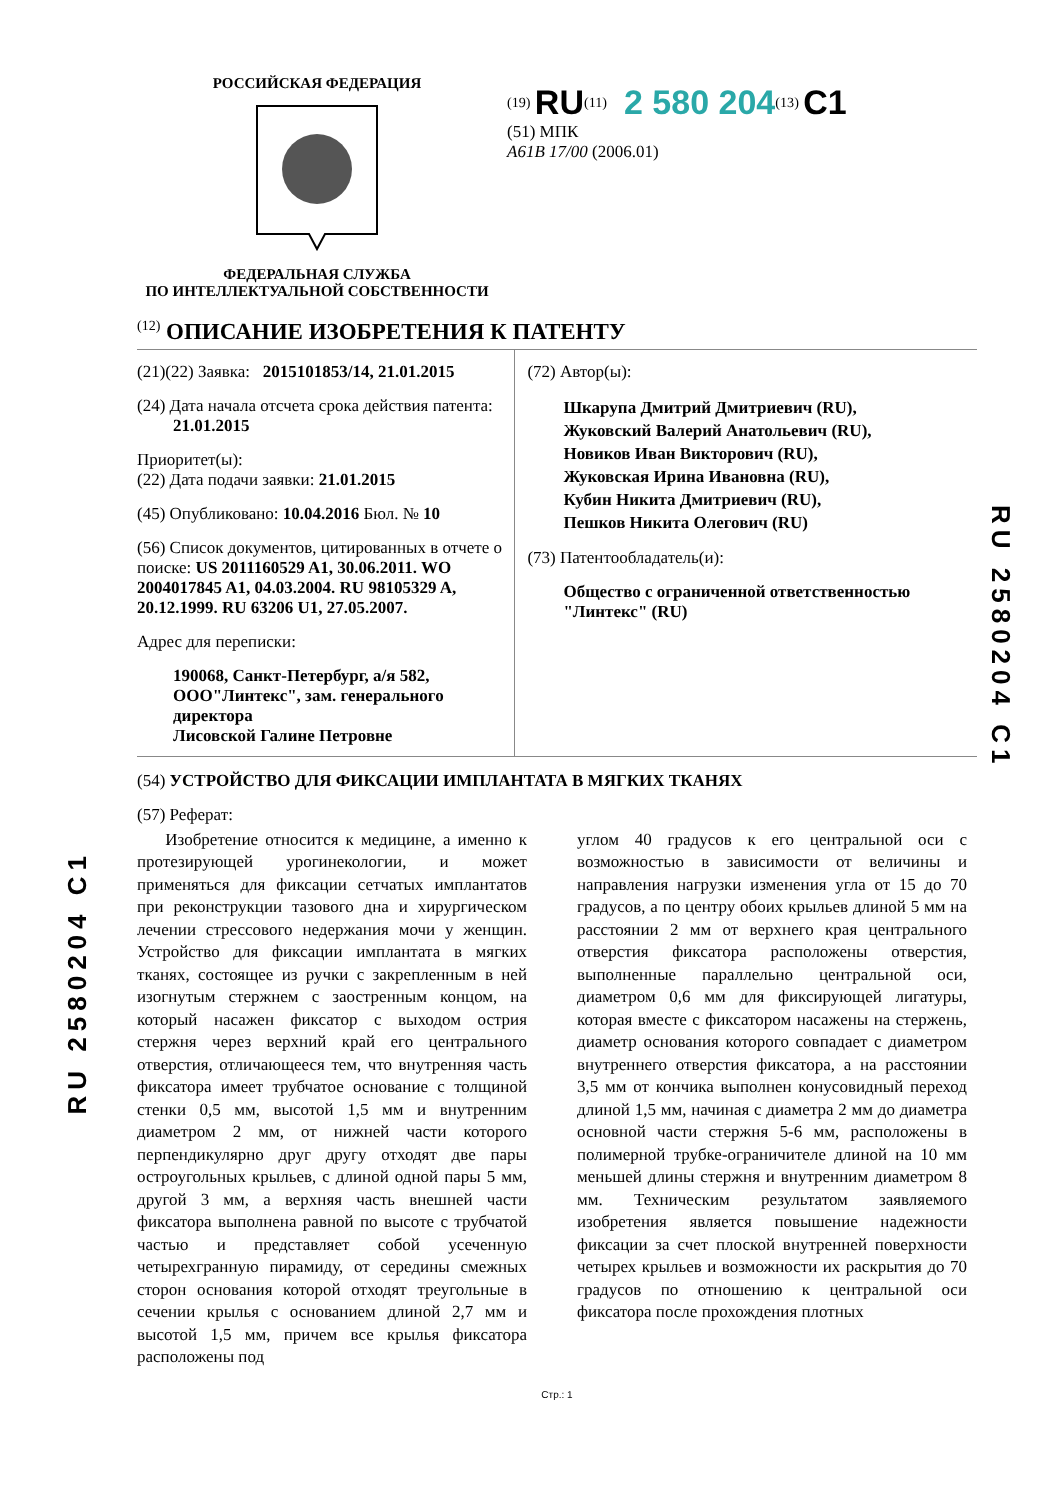RU 2580204 C1
RU 2580204 C1
РОССИЙСКАЯ ФЕДЕРАЦИЯ ФЕДЕРАЛЬНАЯ СЛУЖБА
ПО ИНТЕЛЛЕКТУАЛЬНОЙ СОБСТВЕННОСТИ
<sup>(19)</sup> RU<sup>(11)</sup> 2 580 204<sup>(13)</sup> C1
(51) МПК
A61B 17/00 (2006.01)
<sup>(12)</sup> ОПИСАНИЕ ИЗОБРЕТЕНИЯ К ПАТЕНТУ
(21)(22) Заявка: 2015101853/14, 21.01.2015
(24) Дата начала отсчета срока действия патента:
21.01.2015
Приоритет(ы):
(22) Дата подачи заявки: 21.01.2015
(45) Опубликовано: 10.04.2016 Бюл. № 10
(56) Список документов, цитированных в отчете о поиске: US 2011160529 A1, 30.06.2011. WO 2004017845 A1, 04.03.2004. RU 98105329 A, 20.12.1999. RU 63206 U1, 27.05.2007.
Адрес для переписки:
190068, Санкт-Петербург, а/я 582,
ООО"Линтекс", зам. генерального директора
Лисовской Галине Петровне
(72) Автор(ы):
Шкарупа Дмитрий Дмитриевич (RU),
Жуковский Валерий Анатольевич (RU),
Новиков Иван Викторович (RU),
Жуковская Ирина Ивановна (RU),
Кубин Никита Дмитриевич (RU),
Пешков Никита Олегович (RU)
(73) Патентообладатель(и):
Общество с ограниченной ответственностью "Линтекс" (RU)
(54) УСТРОЙСТВО ДЛЯ ФИКСАЦИИ ИМПЛАНТАТА В МЯГКИХ ТКАНЯХ
(57) Реферат:
Изобретение относится к медицине, а именно к протезирующей урогинекологии, и может применяться для фиксации сетчатых имплантатов при реконструкции тазового дна и хирургическом лечении стрессового недержания мочи у женщин. Устройство для фиксации имплантата в мягких тканях, состоящее из ручки с закрепленным в ней изогнутым стержнем с заостренным концом, на который насажен фиксатор с выходом острия стержня через верхний край его центрального отверстия, отличающееся тем, что внутренняя часть фиксатора имеет трубчатое основание с толщиной стенки 0,5 мм, высотой 1,5 мм и внутренним диаметром 2 мм, от нижней части которого перпендикулярно друг другу отходят две пары остроугольных крыльев, с длиной одной пары 5 мм, другой 3 мм, а верхняя часть внешней части фиксатора выполнена равной по высоте с трубчатой частью и представляет собой усеченную четырехгранную пирамиду, от середины смежных сторон основания которой отходят треугольные в сечении крылья с основанием длиной 2,7 мм и высотой 1,5 мм, причем все крылья фиксатора расположены под
углом 40 градусов к его центральной оси с возможностью в зависимости от величины и направления нагрузки изменения угла от 15 до 70 градусов, а по центру обоих крыльев длиной 5 мм на расстоянии 2 мм от верхнего края центрального отверстия фиксатора расположены отверстия, выполненные параллельно центральной оси, диаметром 0,6 мм для фиксирующей лигатуры, которая вместе с фиксатором насажены на стержень, диаметр основания которого совпадает с диаметром внутреннего отверстия фиксатора, а на расстоянии 3,5 мм от кончика выполнен конусовидный переход длиной 1,5 мм, начиная с диаметра 2 мм до диаметра основной части стержня 5-6 мм, расположены в полимерной трубке-ограничителе длиной на 10 мм меньшей длины стержня и внутренним диаметром 8 мм. Техническим результатом заявляемого изобретения является повышение надежности фиксации за счет плоской внутренней поверхности четырех крыльев и возможности их раскрытия до 70 градусов по отношению к центральной оси фиксатора после прохождения плотных
Стр.: 1